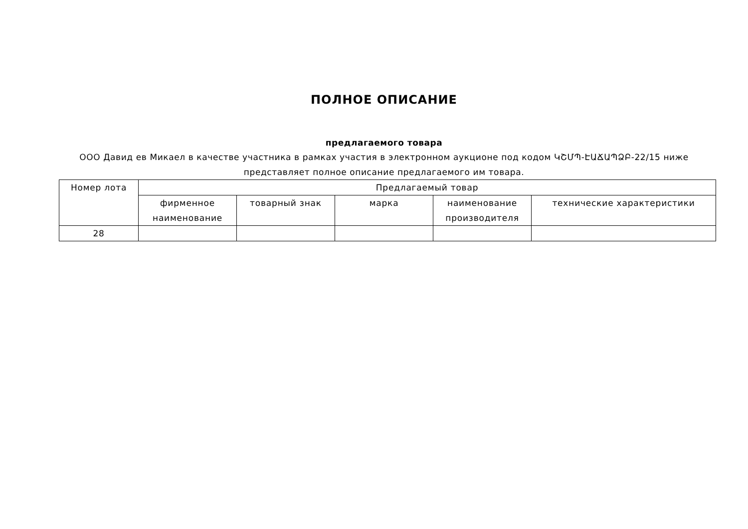ПОЛНОЕ ОПИСАНИЕ
предлагаемого товара
ООО Давид ев Микаел в качестве участника в рамках участия в электронном аукционе под кодом ԿՇՄՊ-ԷԱՃԱՊՁԲ-22/15 ниже представляет полное описание предлагаемого им товара.
| Номер лота | Предлагаемый товар | | | | |
| --- | --- | --- | --- | --- | --- |
| | фирменное наименование | товарный знак | марка | наименование производителя | технические характеристики |
| 28 | | | | | |